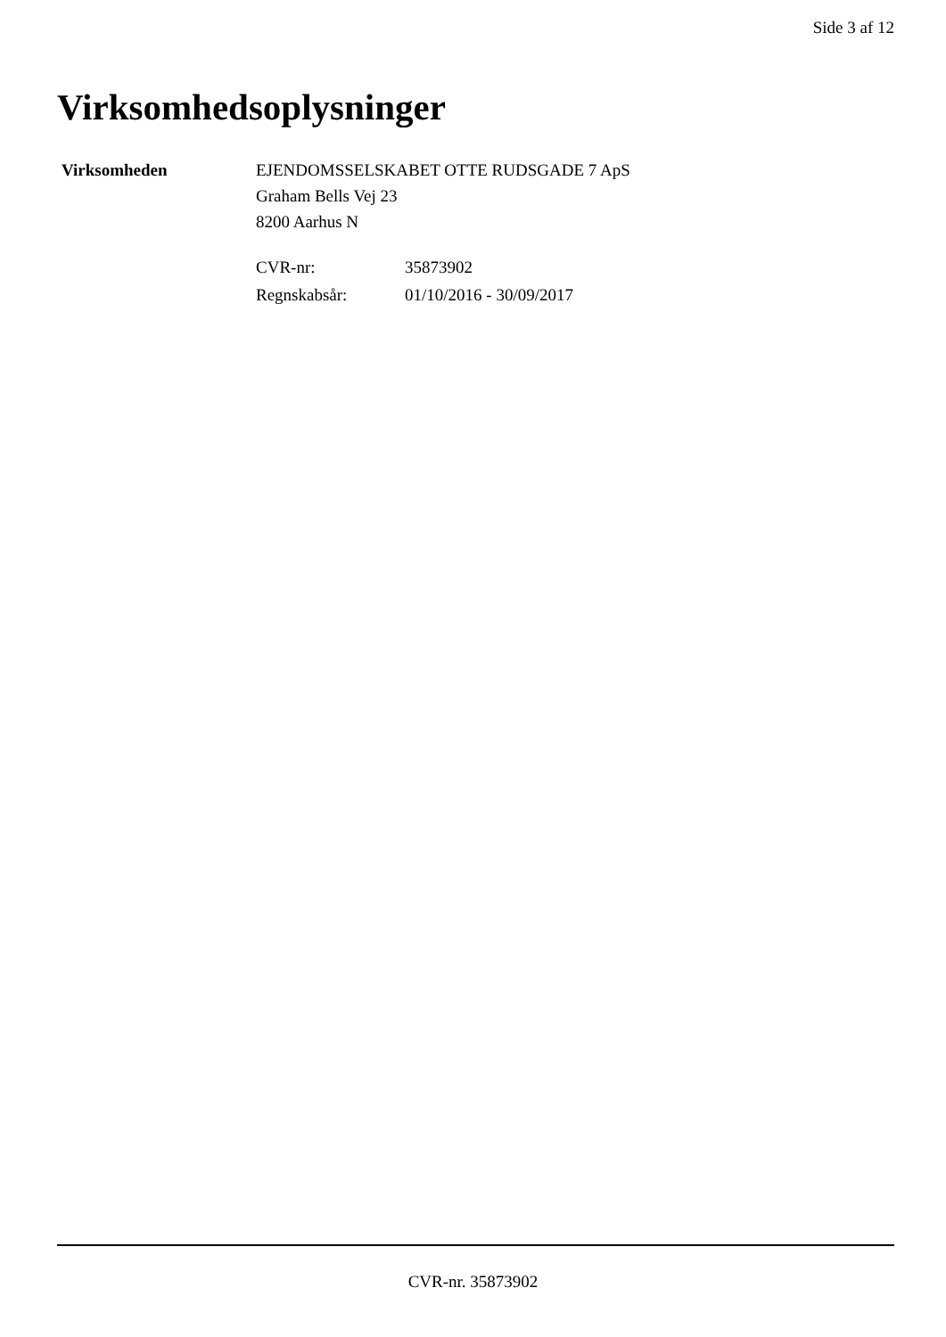Side 3 af 12
Virksomhedsoplysninger
Virksomheden EJENDOMSSELSKABET OTTE RUDSGADE 7 ApS
Graham Bells Vej 23
8200 Aarhus N
| CVR-nr: | 35873902 |
| Regnskabsår: | 01/10/2016 - 30/09/2017 |
CVR-nr. 35873902